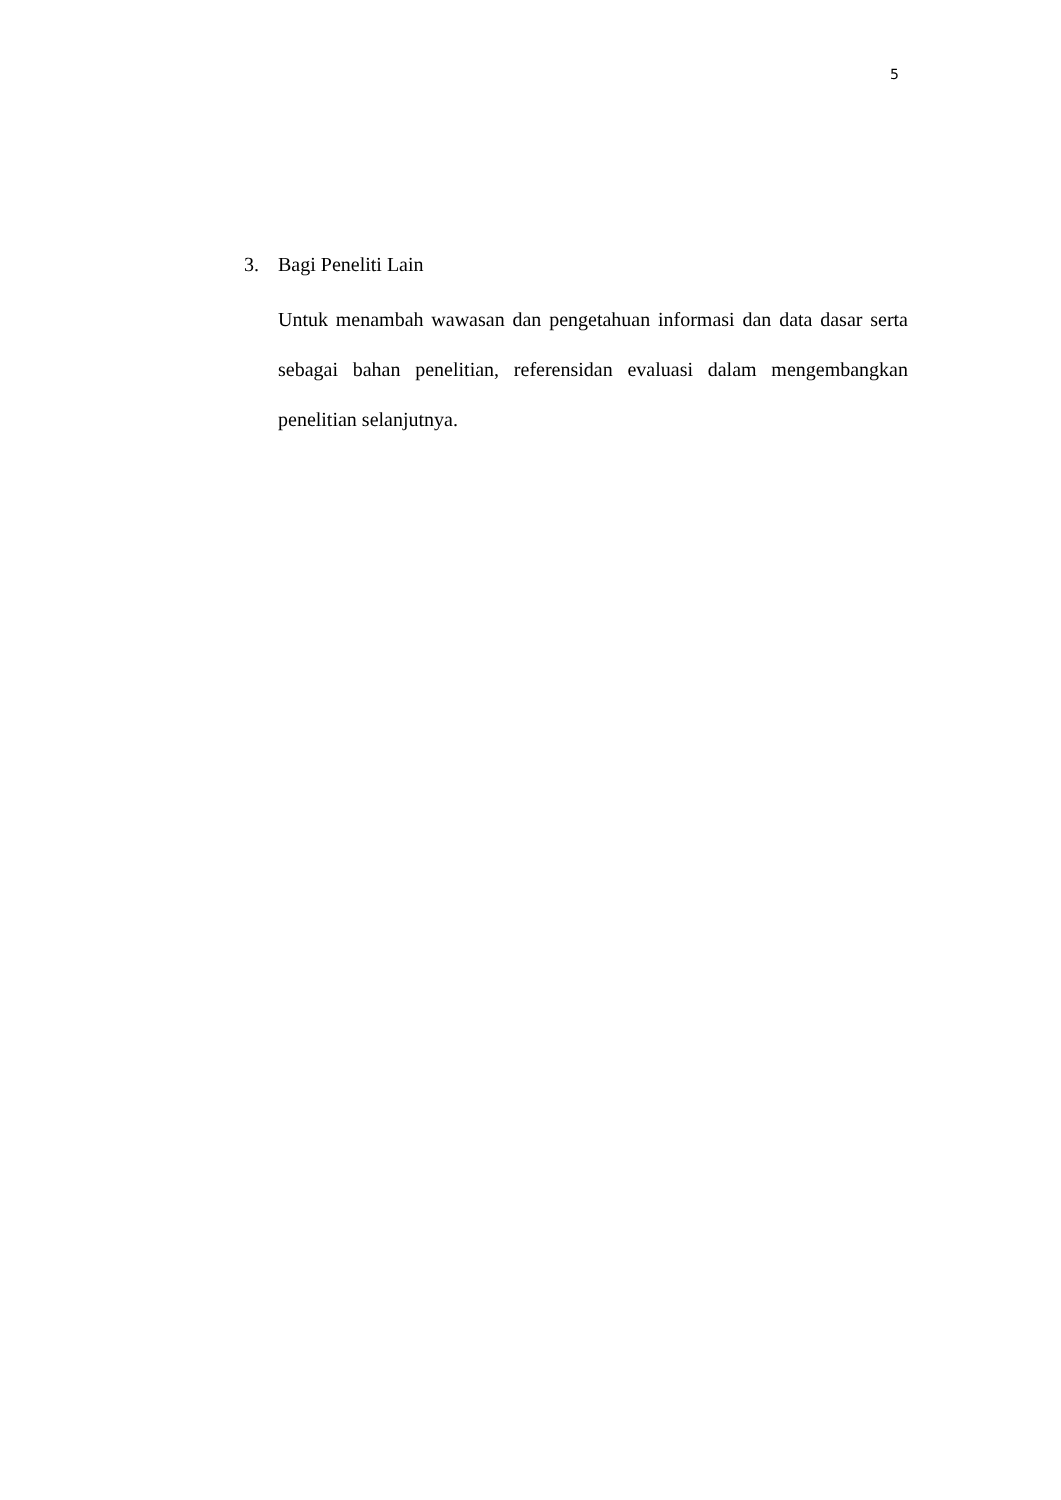5
3. Bagi Peneliti Lain
Untuk menambah wawasan dan pengetahuan informasi dan data dasar serta sebagai bahan penelitian, referensidan evaluasi dalam mengembangkan penelitian selanjutnya.